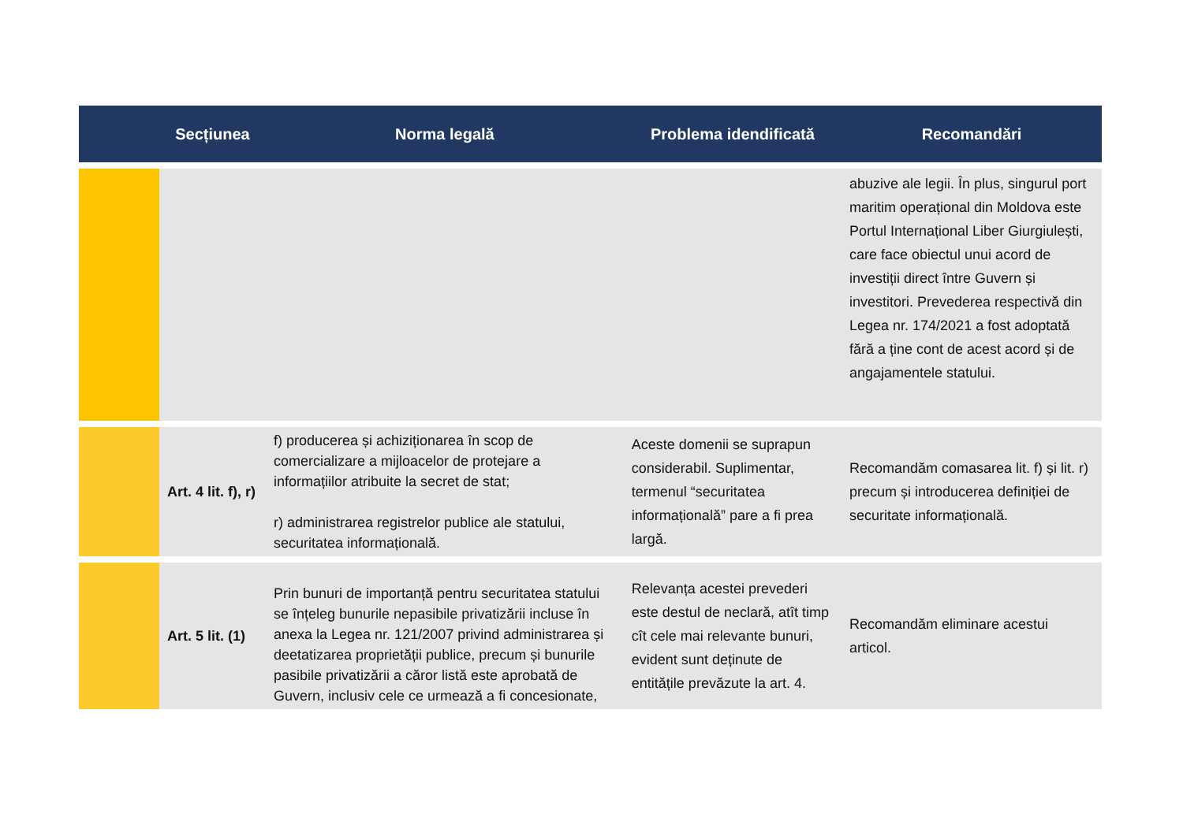| | Secțiunea | Norma legală | Problema idendificată | Recomandări |
| --- | --- | --- | --- | --- |
| | | | | abuzive ale legii. În plus, singurul port maritim operațional din Moldova este Portul Internațional Liber Giurgiulești, care face obiectul unui acord de investiții direct între Guvern și investitori. Prevederea respectivă din Legea nr. 174/2021 a fost adoptată fără a ține cont de acest acord și de angajamentele statului. |
| | Art. 4 lit. f), r) | f) producerea și achiziționarea în scop de comercializare a mijloacelor de protejare a informațiilor atribuite la secret de stat; r) administrarea registrelor publice ale statului, securitatea informațională. | Aceste domenii se suprapun considerabil. Suplimentar, termenul “securitatea informațională” pare a fi prea largă. | Recomandăm comasarea lit. f) și lit. r) precum și introducerea definiției de securitate informațională. |
| | Art. 5 lit. (1) | Prin bunuri de importanță pentru securitatea statului se înțeleg bunurile nepasibile privatizării incluse în anexa la Legea nr. 121/2007 privind administrarea și deetatizarea proprietății publice, precum și bunurile pasibile privatizării a căror listă este aprobată de Guvern, inclusiv cele ce urmează a fi concesionate, | Relevanța acestei prevederi este destul de neclară, atît timp cît cele mai relevante bunuri, evident sunt deținute de entitățile prevăzute la art. 4. | Recomandăm eliminare acestui articol. |